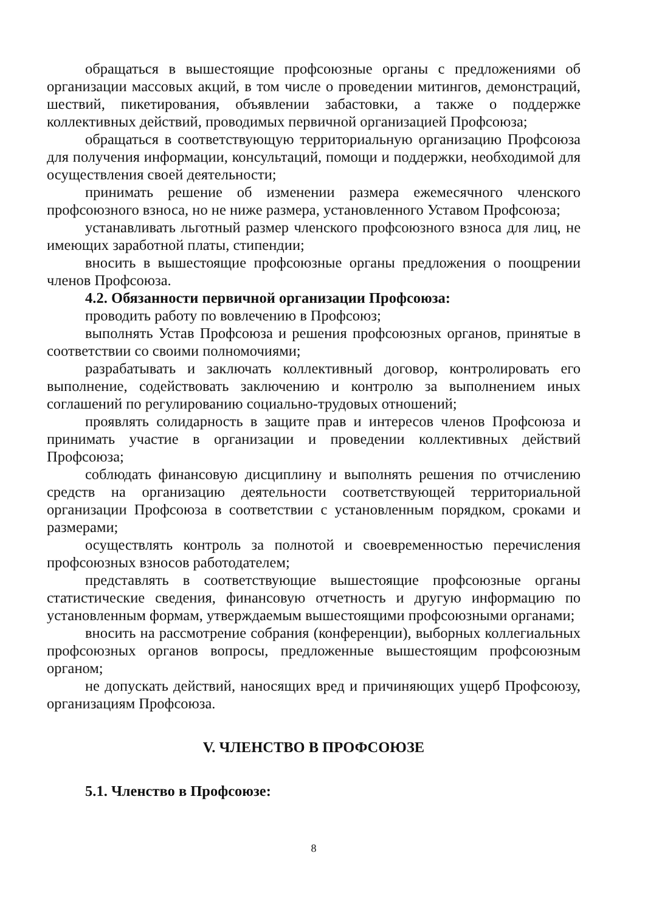обращаться в вышестоящие профсоюзные органы с предложениями об организации массовых акций, в том числе о проведении митингов, демонстраций, шествий, пикетирования, объявлении забастовки, а также о поддержке коллективных действий, проводимых первичной организацией Профсоюза;
обращаться в соответствующую территориальную организацию Профсоюза для получения информации, консультаций, помощи и поддержки, необходимой для осуществления своей деятельности;
принимать решение об изменении размера ежемесячного членского профсоюзного взноса, но не ниже размера, установленного Уставом Профсоюза;
устанавливать льготный размер членского профсоюзного взноса для лиц, не имеющих заработной платы, стипендии;
вносить в вышестоящие профсоюзные органы предложения о поощрении членов Профсоюза.
4.2. Обязанности первичной организации Профсоюза:
проводить работу по вовлечению в Профсоюз;
выполнять Устав Профсоюза и решения профсоюзных органов, принятые в соответствии со своими полномочиями;
разрабатывать и заключать коллективный договор, контролировать его выполнение, содействовать заключению и контролю за выполнением иных соглашений по регулированию социально-трудовых отношений;
проявлять солидарность в защите прав и интересов членов Профсоюза и принимать участие в организации и проведении коллективных действий Профсоюза;
соблюдать финансовую дисциплину и выполнять решения по отчислению средств на организацию деятельности соответствующей территориальной организации Профсоюза в соответствии с установленным порядком, сроками и размерами;
осуществлять контроль за полнотой и своевременностью перечисления профсоюзных взносов работодателем;
представлять в соответствующие вышестоящие профсоюзные органы статистические сведения, финансовую отчетность и другую информацию по установленным формам, утверждаемым вышестоящими профсоюзными органами;
вносить на рассмотрение собрания (конференции), выборных коллегиальных профсоюзных органов вопросы, предложенные вышестоящим профсоюзным органом;
не допускать действий, наносящих вред и причиняющих ущерб Профсоюзу, организациям Профсоюза.
V. ЧЛЕНСТВО В ПРОФСОЮЗЕ
5.1. Членство в Профсоюзе:
8